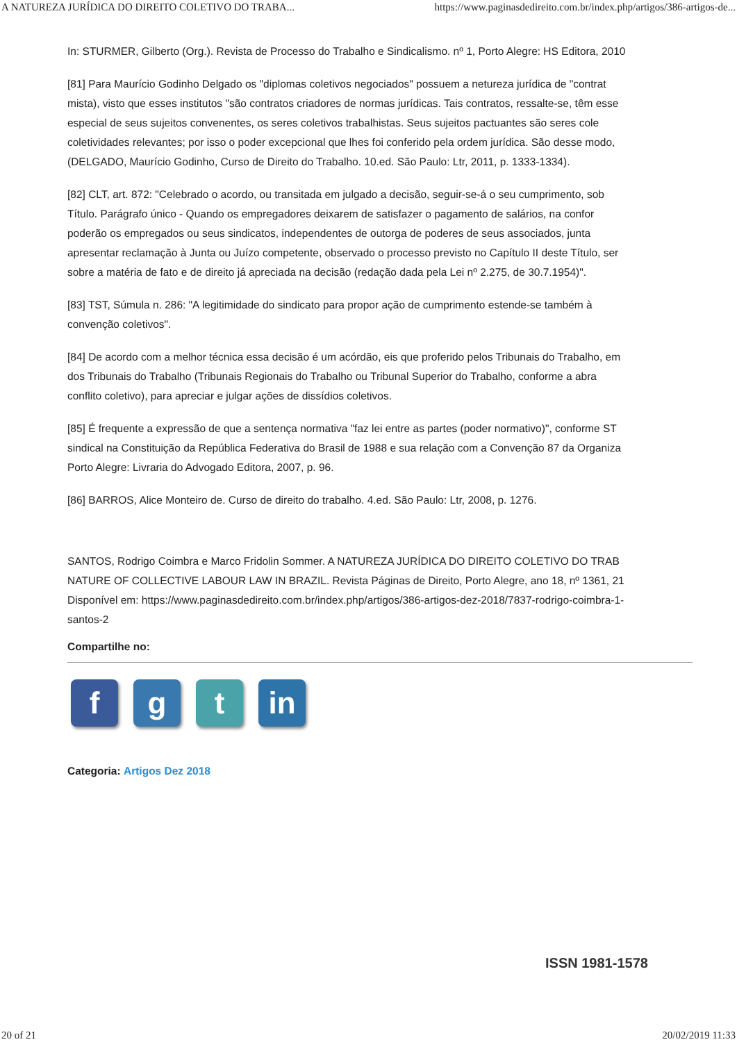A NATUREZA JURÍDICA DO DIREITO COLETIVO DO TRABA... https://www.paginasdedireito.com.br/index.php/artigos/386-artigos-de...
In: STURMER, Gilberto (Org.). Revista de Processo do Trabalho e Sindicalismo. nº 1, Porto Alegre: HS Editora, 2010
[81] Para Maurício Godinho Delgado os "diplomas coletivos negociados" possuem a netureza jurídica de "contrat
mista), visto que esses institutos "são contratos criadores de normas jurídicas. Tais contratos, ressalte-se, têm esse
especial de seus sujeitos convenentes, os seres coletivos trabalhistas. Seus sujeitos pactuantes são seres cole
coletividades relevantes; por isso o poder excepcional que lhes foi conferido pela ordem jurídica. São desse modo,
(DELGADO, Maurício Godinho, Curso de Direito do Trabalho. 10.ed. São Paulo: Ltr, 2011, p. 1333-1334).
[82] CLT, art. 872: "Celebrado o acordo, ou transitada em julgado a decisão, seguir-se-á o seu cumprimento, sob
Título. Parágrafo único - Quando os empregadores deixarem de satisfazer o pagamento de salários, na confor
poderão os empregados ou seus sindicatos, independentes de outorga de poderes de seus associados, junta
apresentar reclamação à Junta ou Juízo competente, observado o processo previsto no Capítulo II deste Título, ser
sobre a matéria de fato e de direito já apreciada na decisão (redação dada pela Lei nº 2.275, de 30.7.1954)".
[83] TST, Súmula n. 286: "A legitimidade do sindicato para propor ação de cumprimento estende-se também à
convenção coletivos".
[84] De acordo com a melhor técnica essa decisão é um acórdão, eis que proferido pelos Tribunais do Trabalho, em
dos Tribunais do Trabalho (Tribunais Regionais do Trabalho ou Tribunal Superior do Trabalho, conforme a abra
conflito coletivo), para apreciar e julgar ações de dissídios coletivos.
[85] É frequente a expressão de que a sentença normativa "faz lei entre as partes (poder normativo)", conforme ST
sindical na Constituição da República Federativa do Brasil de 1988 e sua relação com a Convenção 87 da Organiza
Porto Alegre: Livraria do Advogado Editora, 2007, p. 96.
[86] BARROS, Alice Monteiro de. Curso de direito do trabalho. 4.ed. São Paulo: Ltr, 2008, p. 1276.
SANTOS, Rodrigo Coimbra e Marco Fridolin Sommer. A NATUREZA JURÍDICA DO DIREITO COLETIVO DO TRAB
NATURE OF COLLECTIVE LABOUR LAW IN BRAZIL. Revista Páginas de Direito, Porto Alegre, ano 18, nº 1361, 21
Disponível em: https://www.paginasdedireito.com.br/index.php/artigos/386-artigos-dez-2018/7837-rodrigo-coimbra-1-
santos-2
Compartilhe no:
f g t in
Categoria: Artigos Dez 2018
ISSN 1981-1578
20 of 21 20/02/2019 11:33